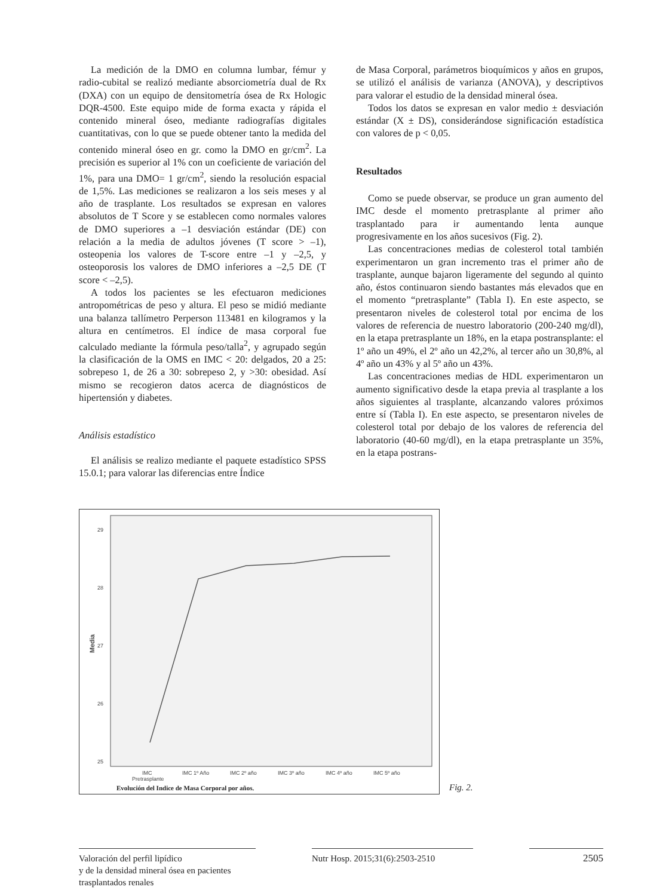La medición de la DMO en columna lumbar, fémur y radio-cubital se realizó mediante absorciometría dual de Rx (DXA) con un equipo de densitometría ósea de Rx Hologic DQR-4500. Este equipo mide de forma exacta y rápida el contenido mineral óseo, mediante radiografías digitales cuantitativas, con lo que se puede obtener tanto la medida del contenido mineral óseo en gr. como la DMO en gr/cm<sup>2</sup>. La precisión es superior al 1% con un coeficiente de variación del 1%, para una DMO= 1 gr/cm<sup>2</sup>, siendo la resolución espacial de 1,5%. Las mediciones se realizaron a los seis meses y al año de trasplante. Los resultados se expresan en valores absolutos de T Score y se establecen como normales valores de DMO superiores a –1 desviación estándar (DE) con relación a la media de adultos jóvenes (T score > –1), osteopenia los valores de T-score entre –1 y –2,5, y osteoporosis los valores de DMO inferiores a –2,5 DE (T score < –2,5).
A todos los pacientes se les efectuaron mediciones antropométricas de peso y altura. El peso se midió mediante una balanza tallímetro Perperson 113481 en kilogramos y la altura en centímetros. El índice de masa corporal fue calculado mediante la fórmula peso/talla<sup>2</sup>, y agrupado según la clasificación de la OMS en IMC < 20: delgados, 20 a 25: sobrepeso 1, de 26 a 30: sobrepeso 2, y >30: obesidad. Así mismo se recogieron datos acerca de diagnósticos de hipertensión y diabetes.
Análisis estadístico
El análisis se realizo mediante el paquete estadístico SPSS 15.0.1; para valorar las diferencias entre Índice
de Masa Corporal, parámetros bioquímicos y años en grupos, se utilizó el análisis de varianza (ANOVA), y descriptivos para valorar el estudio de la densidad mineral ósea.
Todos los datos se expresan en valor medio ± desviación estándar (X ± DS), considerándose significación estadística con valores de p < 0,05.
Resultados
Como se puede observar, se produce un gran aumento del IMC desde el momento pretrasplante al primer año trasplantado para ir aumentando lenta aunque progresivamente en los años sucesivos (Fig. 2).
Las concentraciones medias de colesterol total también experimentaron un gran incremento tras el primer año de trasplante, aunque bajaron ligeramente del segundo al quinto año, éstos continuaron siendo bastantes más elevados que en el momento “pretrasplante” (Tabla I). En este aspecto, se presentaron niveles de colesterol total por encima de los valores de referencia de nuestro laboratorio (200-240 mg/dl), en la etapa pretrasplante un 18%, en la etapa postransplante: el 1º año un 49%, el 2º año un 42,2%, al tercer año un 30,8%, al 4º año un 43% y al 5º año un 43%.
Las concentraciones medias de HDL experimentaron un aumento significativo desde la etapa previa al trasplante a los años siguientes al trasplante, alcanzando valores próximos entre sí (Tabla I). En este aspecto, se presentaron niveles de colesterol total por debajo de los valores de referencia del laboratorio (40-60 mg/dl), en la etapa pretrasplante un 35%, en la etapa postrans-
29
28
27
26
25
Media
IMC
Pretrasplante
IMC 1º Año
IMC 2º año
IMC 3º año
IMC 4º año
IMC 5º año
Evolución del Indice de Masa Corporal por años.
Fig. 2.
Valoración del perfil lipídico
y de la densidad mineral ósea en pacientes
trasplantados renales
Nutr Hosp. 2015;31(6):2503-2510
2505